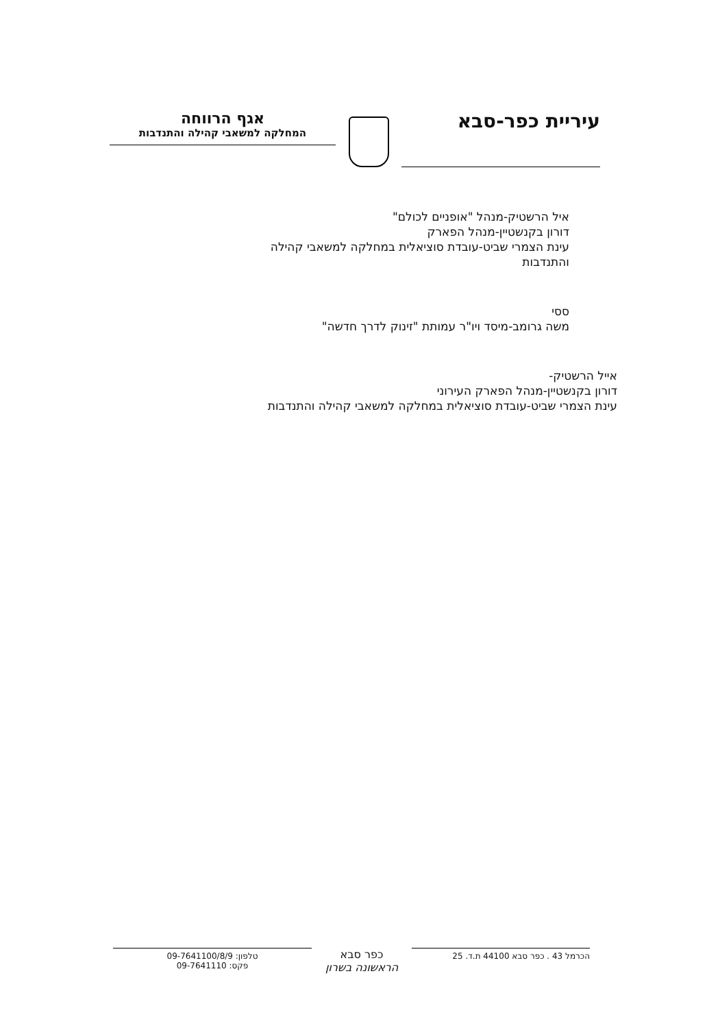עיריית כפר-סבא
אגף הרווחה
המחלקה למשאבי קהילה והתנדבות
איל הרשטיק-מנהל "אופניים לכולם"
דורון בקנשטיין-מנהל הפארק
עינת הצמרי שביט-עובדת סוציאלית במחלקה למשאבי קהילה
והתנדבות
ססי
משה גרומב-מיסד ויו"ר עמותת "זינוק לדרך חדשה"
אייל הרשטיק-
דורון בקנשטיין-מנהל הפארק העירוני
עינת הצמרי שביט-עובדת סוציאלית במחלקה למשאבי קהילה והתנדבות
הכרמל 43 . כפר סבא 44100 ת.ד. 25
כפר סבא
הראשונה בשרון
טלפון: 09-7641100/8/9
פקס: 09-7641110